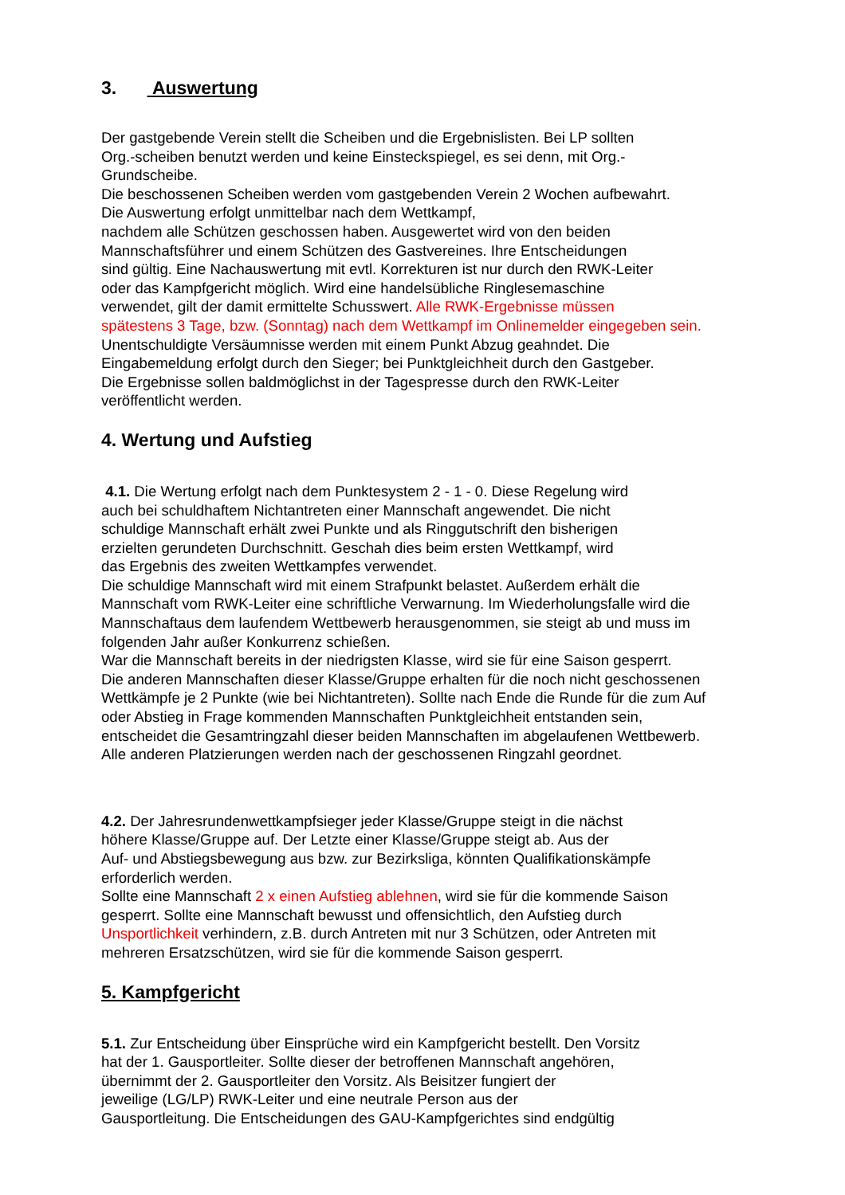3. Auswertung
Der gastgebende Verein stellt die Scheiben und die Ergebnislisten. Bei LP sollten
Org.-scheiben benutzt werden und keine Einsteckspiegel, es sei denn, mit Org.-
Grundscheibe.
Die beschossenen Scheiben werden vom gastgebenden Verein 2 Wochen aufbewahrt.
Die Auswertung erfolgt unmittelbar nach dem Wettkampf,
nachdem alle Schützen geschossen haben. Ausgewertet wird von den beiden
Mannschaftsführer und einem Schützen des Gastvereines. Ihre Entscheidungen
sind gültig. Eine Nachauswertung mit evtl. Korrekturen ist nur durch den RWK-Leiter
oder das Kampfgericht möglich. Wird eine handelsübliche Ringlesemaschine
verwendet, gilt der damit ermittelte Schusswert. Alle RWK-Ergebnisse müssen
spätestens 3 Tage, bzw. (Sonntag) nach dem Wettkampf im Onlinemelder eingegeben sein.
Unentschuldigte Versäumnisse werden mit einem Punkt Abzug geahndet. Die
Eingabemeldung erfolgt durch den Sieger; bei Punktgleichheit durch den Gastgeber.
Die Ergebnisse sollen baldmöglichst in der Tagespresse durch den RWK-Leiter
veröffentlicht werden.
4. Wertung und Aufstieg
4.1. Die Wertung erfolgt nach dem Punktesystem 2 - 1 - 0. Diese Regelung wird
auch bei schuldhaftem Nichtantreten einer Mannschaft angewendet. Die nicht
schuldige Mannschaft erhält zwei Punkte und als Ringgutschrift den bisherigen
erzielten gerundeten Durchschnitt. Geschah dies beim ersten Wettkampf, wird
das Ergebnis des zweiten Wettkampfes verwendet.
Die schuldige Mannschaft wird mit einem Strafpunkt belastet. Außerdem erhält die
Mannschaft vom RWK-Leiter eine schriftliche Verwarnung. Im Wiederholungsfalle wird die
Mannschaftaus dem laufendem Wettbewerb herausgenommen, sie steigt ab und muss im
folgenden Jahr außer Konkurrenz schießen.
War die Mannschaft bereits in der niedrigsten Klasse, wird sie für eine Saison gesperrt.
Die anderen Mannschaften dieser Klasse/Gruppe erhalten für die noch nicht geschossenen
Wettkämpfe je 2 Punkte (wie bei Nichtantreten). Sollte nach Ende die Runde für die zum Auf
oder Abstieg in Frage kommenden Mannschaften Punktgleichheit entstanden sein,
entscheidet die Gesamtringzahl dieser beiden Mannschaften im abgelaufenen Wettbewerb.
Alle anderen Platzierungen werden nach der geschossenen Ringzahl geordnet.
4.2. Der Jahresrundenwettkampfsieger jeder Klasse/Gruppe steigt in die nächst
höhere Klasse/Gruppe auf. Der Letzte einer Klasse/Gruppe steigt ab. Aus der
Auf- und Abstiegsbewegung aus bzw. zur Bezirksliga, könnten Qualifikationskämpfe
erforderlich werden.
Sollte eine Mannschaft 2 x einen Aufstieg ablehnen, wird sie für die kommende Saison
gesperrt. Sollte eine Mannschaft bewusst und offensichtlich, den Aufstieg durch
Unsportlichkeit verhindern, z.B. durch Antreten mit nur 3 Schützen, oder Antreten mit
mehreren Ersatzschützen, wird sie für die kommende Saison gesperrt.
5. Kampfgericht
5.1. Zur Entscheidung über Einsprüche wird ein Kampfgericht bestellt. Den Vorsitz
hat der 1. Gausportleiter. Sollte dieser der betroffenen Mannschaft angehören,
übernimmt der 2. Gausportleiter den Vorsitz. Als Beisitzer fungiert der
jeweilige (LG/LP) RWK-Leiter und eine neutrale Person aus der
Gausportleitung. Die Entscheidungen des GAU-Kampfgerichtes sind endgültig